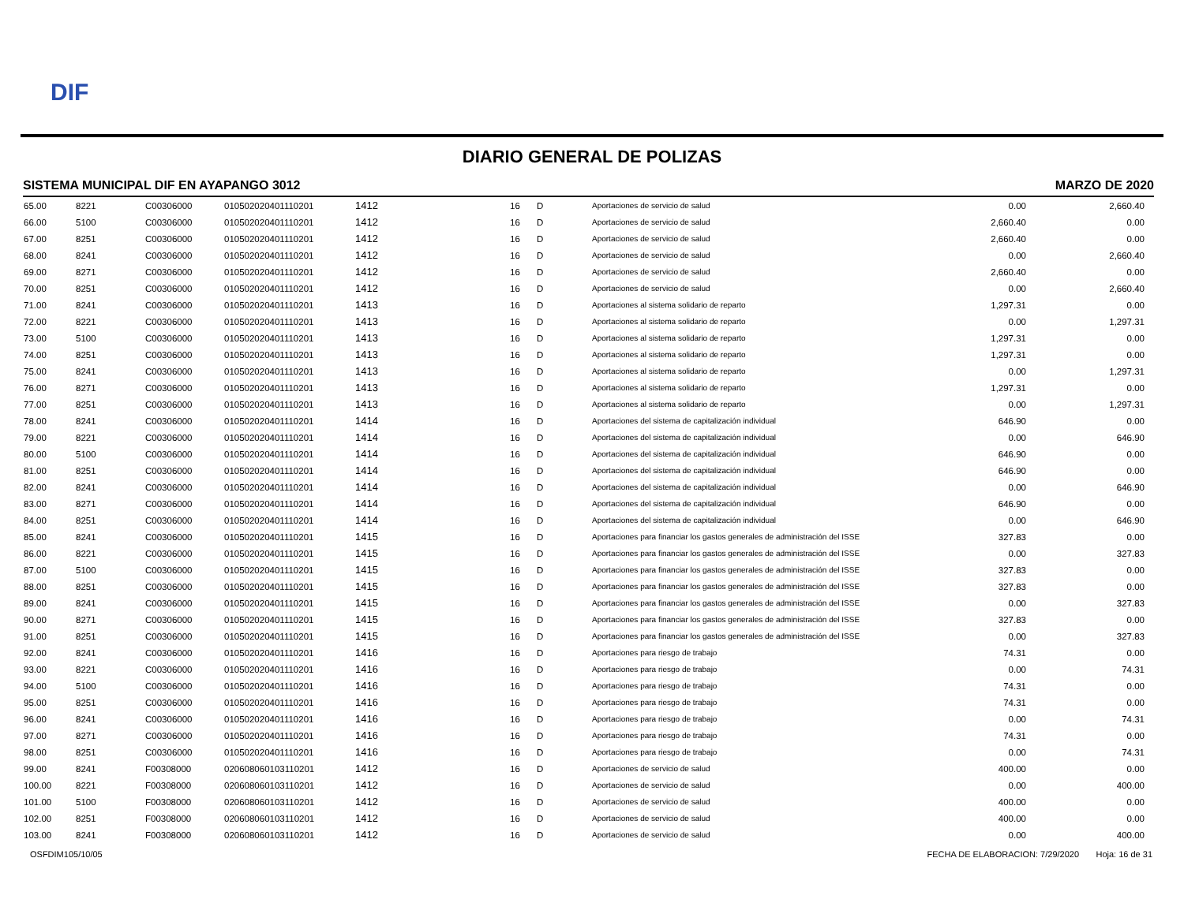DIF
DIARIO GENERAL DE POLIZAS
SISTEMA MUNICIPAL DIF EN AYAPANGO 3012 MARZO DE 2020
| 65.00 | 8221 | C00306000 | 010502020401110201 | 1412 | 16 | D | Aportaciones de servicio de salud | 0.00 | 2,660.40 |
| 66.00 | 5100 | C00306000 | 010502020401110201 | 1412 | 16 | D | Aportaciones de servicio de salud | 2,660.40 | 0.00 |
| 67.00 | 8251 | C00306000 | 010502020401110201 | 1412 | 16 | D | Aportaciones de servicio de salud | 2,660.40 | 0.00 |
| 68.00 | 8241 | C00306000 | 010502020401110201 | 1412 | 16 | D | Aportaciones de servicio de salud | 0.00 | 2,660.40 |
| 69.00 | 8271 | C00306000 | 010502020401110201 | 1412 | 16 | D | Aportaciones de servicio de salud | 2,660.40 | 0.00 |
| 70.00 | 8251 | C00306000 | 010502020401110201 | 1412 | 16 | D | Aportaciones de servicio de salud | 0.00 | 2,660.40 |
| 71.00 | 8241 | C00306000 | 010502020401110201 | 1413 | 16 | D | Aportaciones al sistema solidario de reparto | 1,297.31 | 0.00 |
| 72.00 | 8221 | C00306000 | 010502020401110201 | 1413 | 16 | D | Aportaciones al sistema solidario de reparto | 0.00 | 1,297.31 |
| 73.00 | 5100 | C00306000 | 010502020401110201 | 1413 | 16 | D | Aportaciones al sistema solidario de reparto | 1,297.31 | 0.00 |
| 74.00 | 8251 | C00306000 | 010502020401110201 | 1413 | 16 | D | Aportaciones al sistema solidario de reparto | 1,297.31 | 0.00 |
| 75.00 | 8241 | C00306000 | 010502020401110201 | 1413 | 16 | D | Aportaciones al sistema solidario de reparto | 0.00 | 1,297.31 |
| 76.00 | 8271 | C00306000 | 010502020401110201 | 1413 | 16 | D | Aportaciones al sistema solidario de reparto | 1,297.31 | 0.00 |
| 77.00 | 8251 | C00306000 | 010502020401110201 | 1413 | 16 | D | Aportaciones al sistema solidario de reparto | 0.00 | 1,297.31 |
| 78.00 | 8241 | C00306000 | 010502020401110201 | 1414 | 16 | D | Aportaciones del sistema de capitalización individual | 646.90 | 0.00 |
| 79.00 | 8221 | C00306000 | 010502020401110201 | 1414 | 16 | D | Aportaciones del sistema de capitalización individual | 0.00 | 646.90 |
| 80.00 | 5100 | C00306000 | 010502020401110201 | 1414 | 16 | D | Aportaciones del sistema de capitalización individual | 646.90 | 0.00 |
| 81.00 | 8251 | C00306000 | 010502020401110201 | 1414 | 16 | D | Aportaciones del sistema de capitalización individual | 646.90 | 0.00 |
| 82.00 | 8241 | C00306000 | 010502020401110201 | 1414 | 16 | D | Aportaciones del sistema de capitalización individual | 0.00 | 646.90 |
| 83.00 | 8271 | C00306000 | 010502020401110201 | 1414 | 16 | D | Aportaciones del sistema de capitalización individual | 646.90 | 0.00 |
| 84.00 | 8251 | C00306000 | 010502020401110201 | 1414 | 16 | D | Aportaciones del sistema de capitalización individual | 0.00 | 646.90 |
| 85.00 | 8241 | C00306000 | 010502020401110201 | 1415 | 16 | D | Aportaciones para financiar los gastos generales de administración del ISSE | 327.83 | 0.00 |
| 86.00 | 8221 | C00306000 | 010502020401110201 | 1415 | 16 | D | Aportaciones para financiar los gastos generales de administración del ISSE | 0.00 | 327.83 |
| 87.00 | 5100 | C00306000 | 010502020401110201 | 1415 | 16 | D | Aportaciones para financiar los gastos generales de administración del ISSE | 327.83 | 0.00 |
| 88.00 | 8251 | C00306000 | 010502020401110201 | 1415 | 16 | D | Aportaciones para financiar los gastos generales de administración del ISSE | 327.83 | 0.00 |
| 89.00 | 8241 | C00306000 | 010502020401110201 | 1415 | 16 | D | Aportaciones para financiar los gastos generales de administración del ISSE | 0.00 | 327.83 |
| 90.00 | 8271 | C00306000 | 010502020401110201 | 1415 | 16 | D | Aportaciones para financiar los gastos generales de administración del ISSE | 327.83 | 0.00 |
| 91.00 | 8251 | C00306000 | 010502020401110201 | 1415 | 16 | D | Aportaciones para financiar los gastos generales de administración del ISSE | 0.00 | 327.83 |
| 92.00 | 8241 | C00306000 | 010502020401110201 | 1416 | 16 | D | Aportaciones para riesgo de trabajo | 74.31 | 0.00 |
| 93.00 | 8221 | C00306000 | 010502020401110201 | 1416 | 16 | D | Aportaciones para riesgo de trabajo | 0.00 | 74.31 |
| 94.00 | 5100 | C00306000 | 010502020401110201 | 1416 | 16 | D | Aportaciones para riesgo de trabajo | 74.31 | 0.00 |
| 95.00 | 8251 | C00306000 | 010502020401110201 | 1416 | 16 | D | Aportaciones para riesgo de trabajo | 74.31 | 0.00 |
| 96.00 | 8241 | C00306000 | 010502020401110201 | 1416 | 16 | D | Aportaciones para riesgo de trabajo | 0.00 | 74.31 |
| 97.00 | 8271 | C00306000 | 010502020401110201 | 1416 | 16 | D | Aportaciones para riesgo de trabajo | 74.31 | 0.00 |
| 98.00 | 8251 | C00306000 | 010502020401110201 | 1416 | 16 | D | Aportaciones para riesgo de trabajo | 0.00 | 74.31 |
| 99.00 | 8241 | F00308000 | 020608060103110201 | 1412 | 16 | D | Aportaciones de servicio de salud | 400.00 | 0.00 |
| 100.00 | 8221 | F00308000 | 020608060103110201 | 1412 | 16 | D | Aportaciones de servicio de salud | 0.00 | 400.00 |
| 101.00 | 5100 | F00308000 | 020608060103110201 | 1412 | 16 | D | Aportaciones de servicio de salud | 400.00 | 0.00 |
| 102.00 | 8251 | F00308000 | 020608060103110201 | 1412 | 16 | D | Aportaciones de servicio de salud | 400.00 | 0.00 |
| 103.00 | 8241 | F00308000 | 020608060103110201 | 1412 | 16 | D | Aportaciones de servicio de salud | 0.00 | 400.00 |
OSFDIM105/10/05 FECHA DE ELABORACION: 7/29/2020 Hoja: 16 de 31